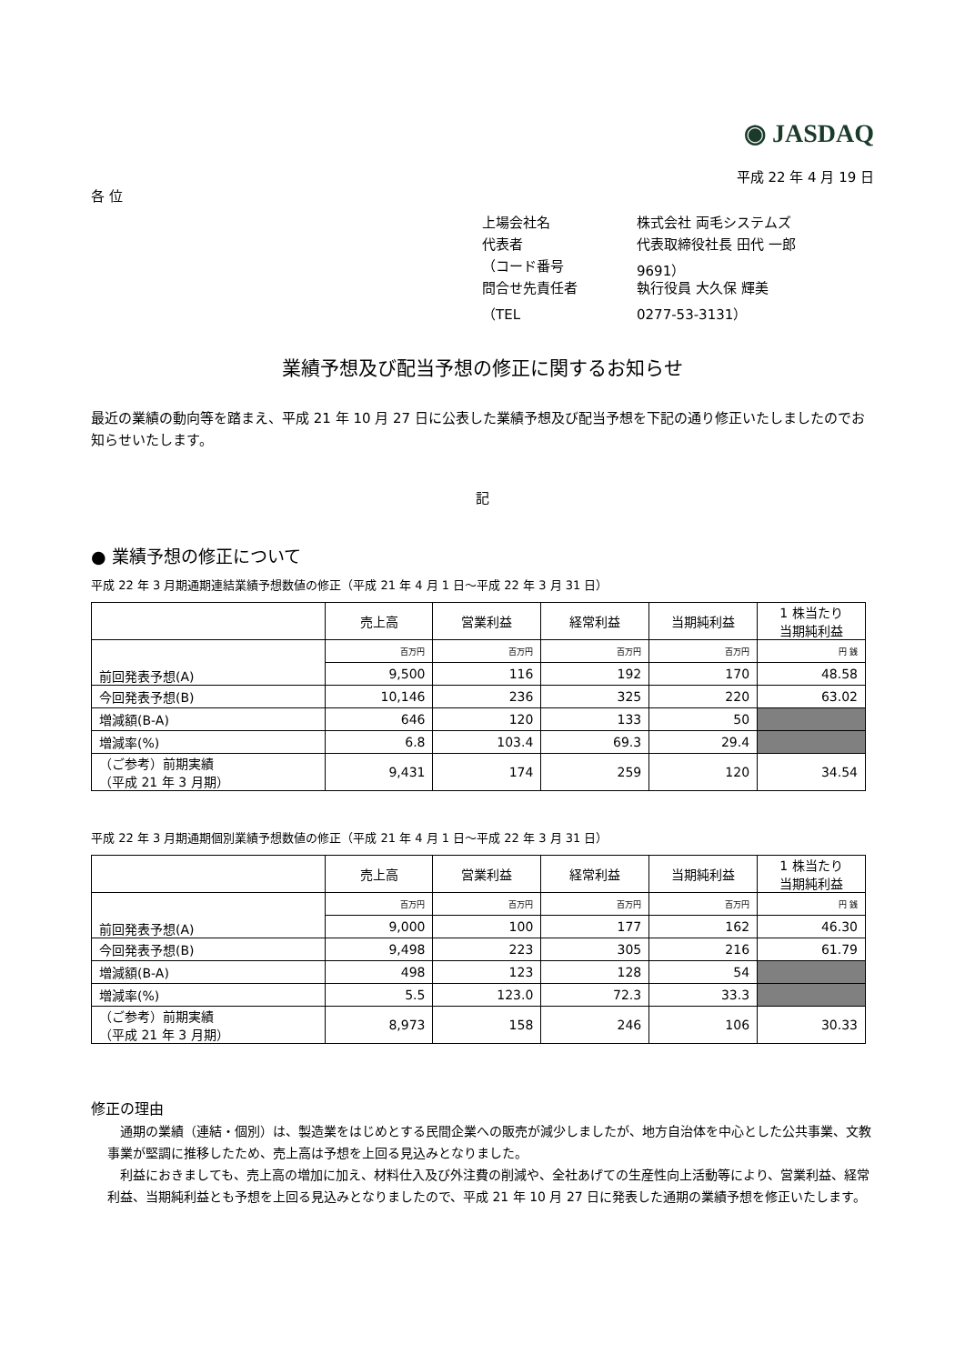◉ JASDAQ
平成 22 年 4 月 19 日
各 位
上場会社名 株式会社 両毛システムズ
代表者 代表取締役社長 田代 一郎
（コード番号 9691）
問合せ先責任者 執行役員 大久保 輝美
（TEL 0277-53-3131）
業績予想及び配当予想の修正に関するお知らせ
最近の業績の動向等を踏まえ、平成 21 年 10 月 27 日に公表した業績予想及び配当予想を下記の通り修正いたしましたのでお知らせいたします。
記
● 業績予想の修正について
平成 22 年 3 月期通期連結業績予想数値の修正（平成 21 年 4 月 1 日～平成 22 年 3 月 31 日）
| | 売上高 | 営業利益 | 経常利益 | 当期純利益 | 1 株当たり 当期純利益 |
| --- | --- | --- | --- | --- | --- |
| 前回発表予想(A) | 百万円 | 百万円 | 百万円 | 百万円 | 円 銭 |
| | 9,500 | 116 | 192 | 170 | 48.58 |
| 今回発表予想(B) | 10,146 | 236 | 325 | 220 | 63.02 |
| 増減額(B-A) | 646 | 120 | 133 | 50 | |
| 増減率(%) | 6.8 | 103.4 | 69.3 | 29.4 | |
| （ご参考）前期実績 （平成 21 年 3 月期） | 9,431 | 174 | 259 | 120 | 34.54 |
平成 22 年 3 月期通期個別業績予想数値の修正（平成 21 年 4 月 1 日～平成 22 年 3 月 31 日）
| | 売上高 | 営業利益 | 経常利益 | 当期純利益 | 1 株当たり 当期純利益 |
| --- | --- | --- | --- | --- | --- |
| 前回発表予想(A) | 百万円 | 百万円 | 百万円 | 百万円 | 円 銭 |
| | 9,000 | 100 | 177 | 162 | 46.30 |
| 今回発表予想(B) | 9,498 | 223 | 305 | 216 | 61.79 |
| 増減額(B-A) | 498 | 123 | 128 | 54 | |
| 増減率(%) | 5.5 | 123.0 | 72.3 | 33.3 | |
| （ご参考）前期実績 （平成 21 年 3 月期） | 8,973 | 158 | 246 | 106 | 30.33 |
修正の理由
　通期の業績（連結・個別）は、製造業をはじめとする民間企業への販売が減少しましたが、地方自治体を中心とした公共事業、文教事業が堅調に推移したため、売上高は予想を上回る見込みとなりました。
　利益におきましても、売上高の増加に加え、材料仕入及び外注費の削減や、全社あげての生産性向上活動等により、営業利益、経常利益、当期純利益とも予想を上回る見込みとなりましたので、平成 21 年 10 月 27 日に発表した通期の業績予想を修正いたします。